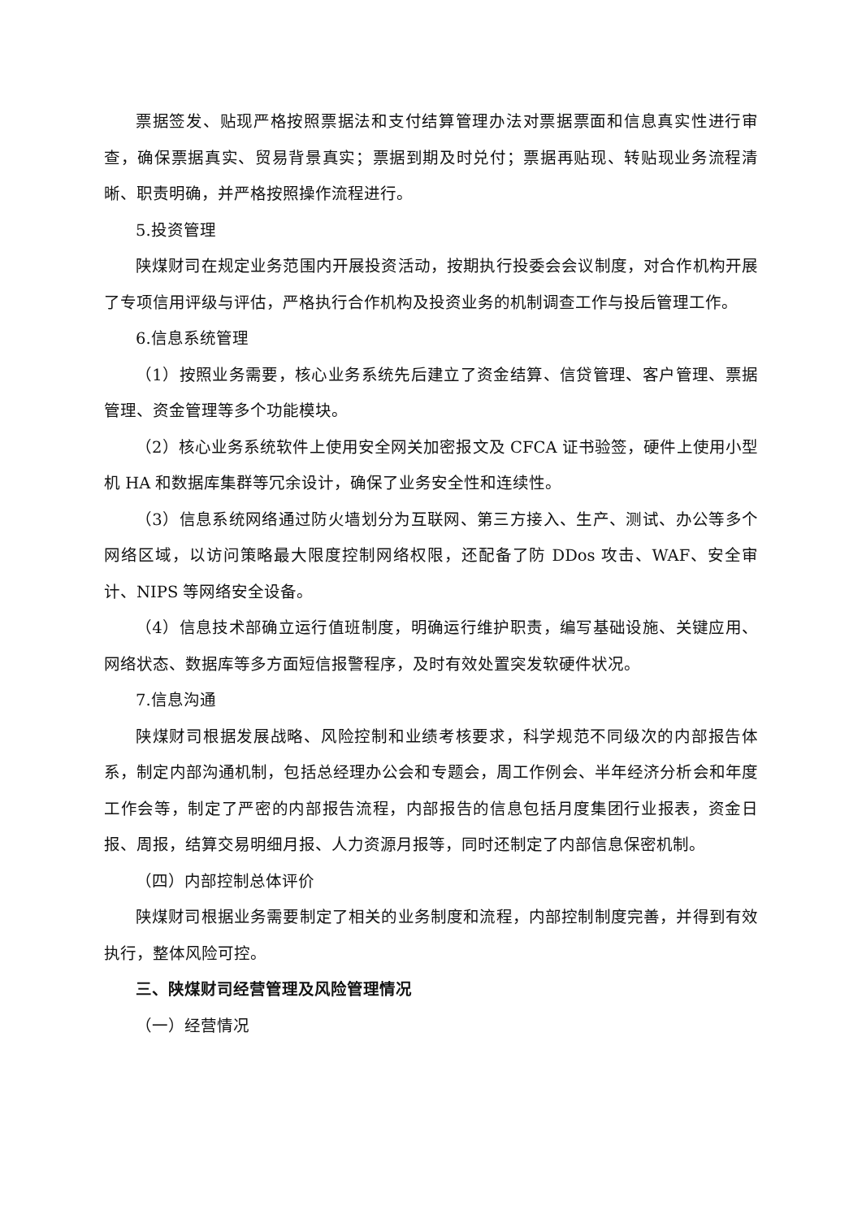票据签发、贴现严格按照票据法和支付结算管理办法对票据票面和信息真实性进行审查，确保票据真实、贸易背景真实；票据到期及时兑付；票据再贴现、转贴现业务流程清晰、职责明确，并严格按照操作流程进行。
5.投资管理
陕煤财司在规定业务范围内开展投资活动，按期执行投委会会议制度，对合作机构开展了专项信用评级与评估，严格执行合作机构及投资业务的机制调查工作与投后管理工作。
6.信息系统管理
（1）按照业务需要，核心业务系统先后建立了资金结算、信贷管理、客户管理、票据管理、资金管理等多个功能模块。
（2）核心业务系统软件上使用安全网关加密报文及 CFCA 证书验签，硬件上使用小型机 HA 和数据库集群等冗余设计，确保了业务安全性和连续性。
（3）信息系统网络通过防火墙划分为互联网、第三方接入、生产、测试、办公等多个网络区域，以访问策略最大限度控制网络权限，还配备了防 DDos 攻击、WAF、安全审计、NIPS 等网络安全设备。
（4）信息技术部确立运行值班制度，明确运行维护职责，编写基础设施、关键应用、网络状态、数据库等多方面短信报警程序，及时有效处置突发软硬件状况。
7.信息沟通
陕煤财司根据发展战略、风险控制和业绩考核要求，科学规范不同级次的内部报告体系，制定内部沟通机制，包括总经理办公会和专题会，周工作例会、半年经济分析会和年度工作会等，制定了严密的内部报告流程，内部报告的信息包括月度集团行业报表，资金日报、周报，结算交易明细月报、人力资源月报等，同时还制定了内部信息保密机制。
（四）内部控制总体评价
陕煤财司根据业务需要制定了相关的业务制度和流程，内部控制制度完善，并得到有效执行，整体风险可控。
三、陕煤财司经营管理及风险管理情况
（一）经营情况